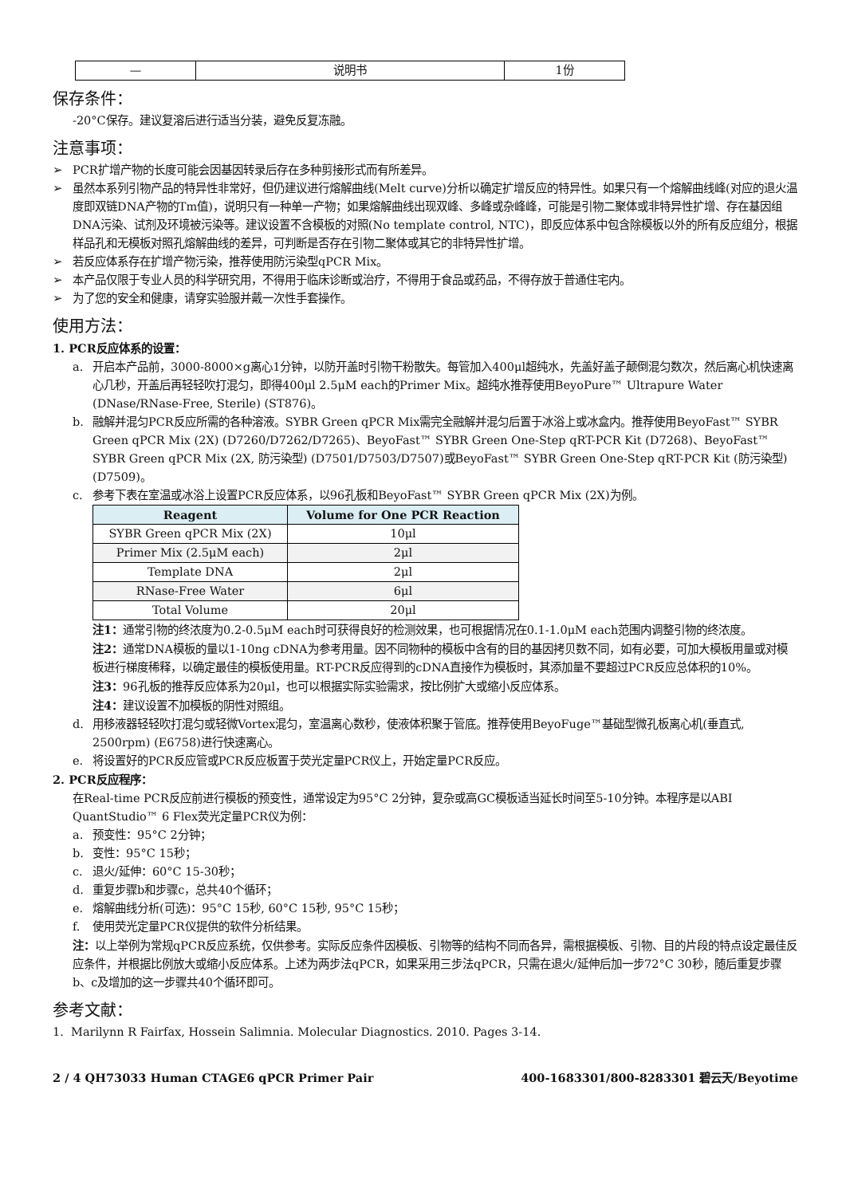| — | 说明书 | 1份 |
保存条件：
-20°C保存。建议复溶后进行适当分装，避免反复冻融。
注意事项：
➢ PCR扩增产物的长度可能会因基因转录后存在多种剪接形式而有所差异。
➢ 虽然本系列引物产品的特异性非常好，但仍建议进行熔解曲线(Melt curve)分析以确定扩增反应的特异性。如果只有一个熔解曲线峰(对应的退火温度即双链DNA产物的Tm值)，说明只有一种单一产物；如果熔解曲线出现双峰、多峰或杂峰峰，可能是引物二聚体或非特异性扩增、存在基因组DNA污染、试剂及环境被污染等。建议设置不含模板的对照(No template control, NTC)，即反应体系中包含除模板以外的所有反应组分，根据样品孔和无模板对照孔熔解曲线的差异，可判断是否存在引物二聚体或其它的非特异性扩增。
➢ 若反应体系存在扩增产物污染，推荐使用防污染型qPCR Mix。
➢ 本产品仅限于专业人员的科学研究用，不得用于临床诊断或治疗，不得用于食品或药品，不得存放于普通住宅内。
➢ 为了您的安全和健康，请穿实验服并戴一次性手套操作。
使用方法：
1. PCR反应体系的设置：
a. 开启本产品前，3000-8000×g离心1分钟，以防开盖时引物干粉散失。每管加入400μl超纯水，先盖好盖子颠倒混匀数次，然后离心机快速离心几秒，开盖后再轻轻吹打混匀，即得400μl 2.5μM each的Primer Mix。超纯水推荐使用BeyoPure™ Ultrapure Water (DNase/RNase-Free, Sterile) (ST876)。
b. 融解并混匀PCR反应所需的各种溶液。SYBR Green qPCR Mix需完全融解并混匀后置于冰浴上或冰盒内。推荐使用BeyoFast™ SYBR Green qPCR Mix (2X) (D7260/D7262/D7265)、BeyoFast™ SYBR Green One-Step qRT-PCR Kit (D7268)、BeyoFast™ SYBR Green qPCR Mix (2X, 防污染型) (D7501/D7503/D7507)或BeyoFast™ SYBR Green One-Step qRT-PCR Kit (防污染型) (D7509)。
c. 参考下表在室温或冰浴上设置PCR反应体系，以96孔板和BeyoFast™ SYBR Green qPCR Mix (2X)为例。
| Reagent | Volume for One PCR Reaction |
| --- | --- |
| SYBR Green qPCR Mix (2X) | 10μl |
| Primer Mix (2.5μM each) | 2μl |
| Template DNA | 2μl |
| RNase-Free Water | 6μl |
| Total Volume | 20μl |
注1：通常引物的终浓度为0.2-0.5μM each时可获得良好的检测效果，也可根据情况在0.1-1.0μM each范围内调整引物的终浓度。
注2：通常DNA模板的量以1-10ng cDNA为参考用量。因不同物种的模板中含有的目的基因拷贝数不同，如有必要，可加大模板用量或对模板进行梯度稀释，以确定最佳的模板使用量。RT-PCR反应得到的cDNA直接作为模板时，其添加量不要超过PCR反应总体积的10%。
注3：96孔板的推荐反应体系为20μl，也可以根据实际实验需求，按比例扩大或缩小反应体系。
注4：建议设置不加模板的阴性对照组。
d. 用移液器轻轻吹打混匀或轻微Vortex混匀，室温离心数秒，使液体积聚于管底。推荐使用BeyoFuge™基础型微孔板离心机(垂直式, 2500rpm) (E6758)进行快速离心。
e. 将设置好的PCR反应管或PCR反应板置于荧光定量PCR仪上，开始定量PCR反应。
2. PCR反应程序：
在Real-time PCR反应前进行模板的预变性，通常设定为95°C 2分钟，复杂或高GC模板适当延长时间至5-10分钟。本程序是以ABI QuantStudio™ 6 Flex荧光定量PCR仪为例：
a. 预变性：95°C 2分钟；
b. 变性：95°C 15秒；
c. 退火/延伸：60°C 15-30秒；
d. 重复步骤b和步骤c，总共40个循环；
e. 熔解曲线分析(可选)：95°C 15秒, 60°C 15秒, 95°C 15秒；
f. 使用荧光定量PCR仪提供的软件分析结果。
注：以上举例为常规qPCR反应系统，仅供参考。实际反应条件因模板、引物等的结构不同而各异，需根据模板、引物、目的片段的特点设定最佳反应条件，并根据比例放大或缩小反应体系。上述为两步法qPCR，如果采用三步法qPCR，只需在退火/延伸后加一步72°C 30秒，随后重复步骤b、c及增加的这一步骤共40个循环即可。
参考文献：
1. Marilynn R Fairfax, Hossein Salimnia. Molecular Diagnostics. 2010. Pages 3-14.
2 / 4 QH73033 Human CTAGE6 qPCR Primer Pair 400-1683301/800-8283301 碧云天/Beyotime